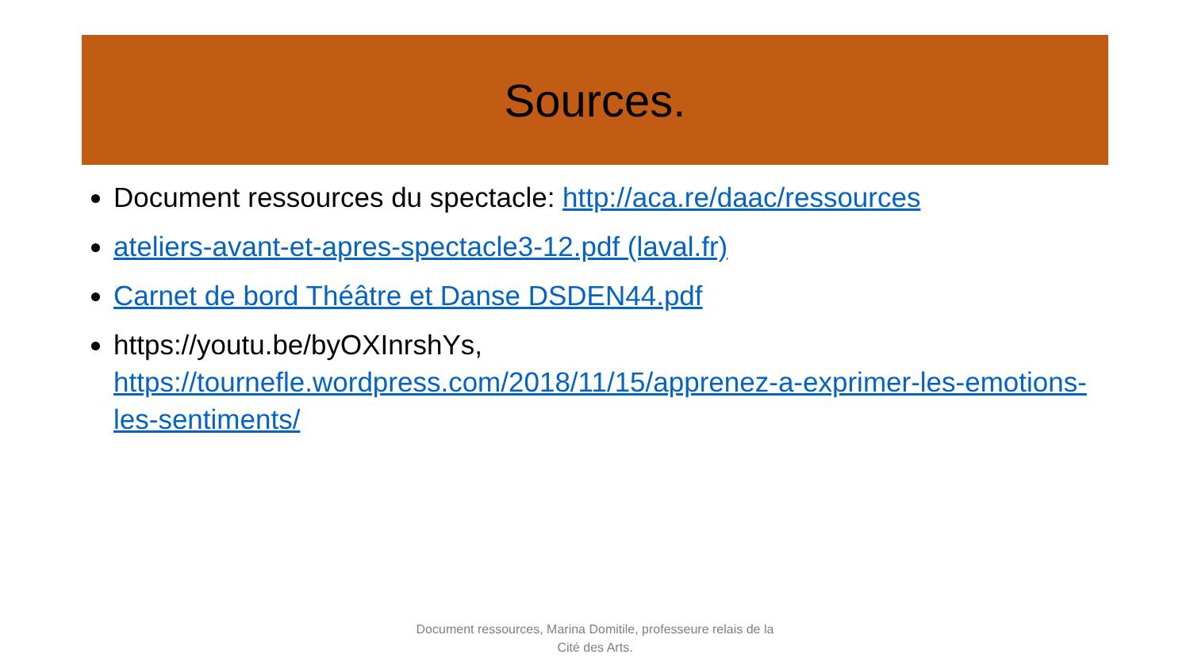Sources.
Document ressources du spectacle: http://aca.re/daac/ressources
ateliers-avant-et-apres-spectacle3-12.pdf (laval.fr)
Carnet de bord Théâtre et Danse DSDEN44.pdf
https://youtu.be/byOXInrshYs, https://tournefle.wordpress.com/2018/11/15/apprenez-a-exprimer-les-emotions-les-sentiments/
Document ressources, Marina Domitile, professeure relais de la
Cité des Arts.